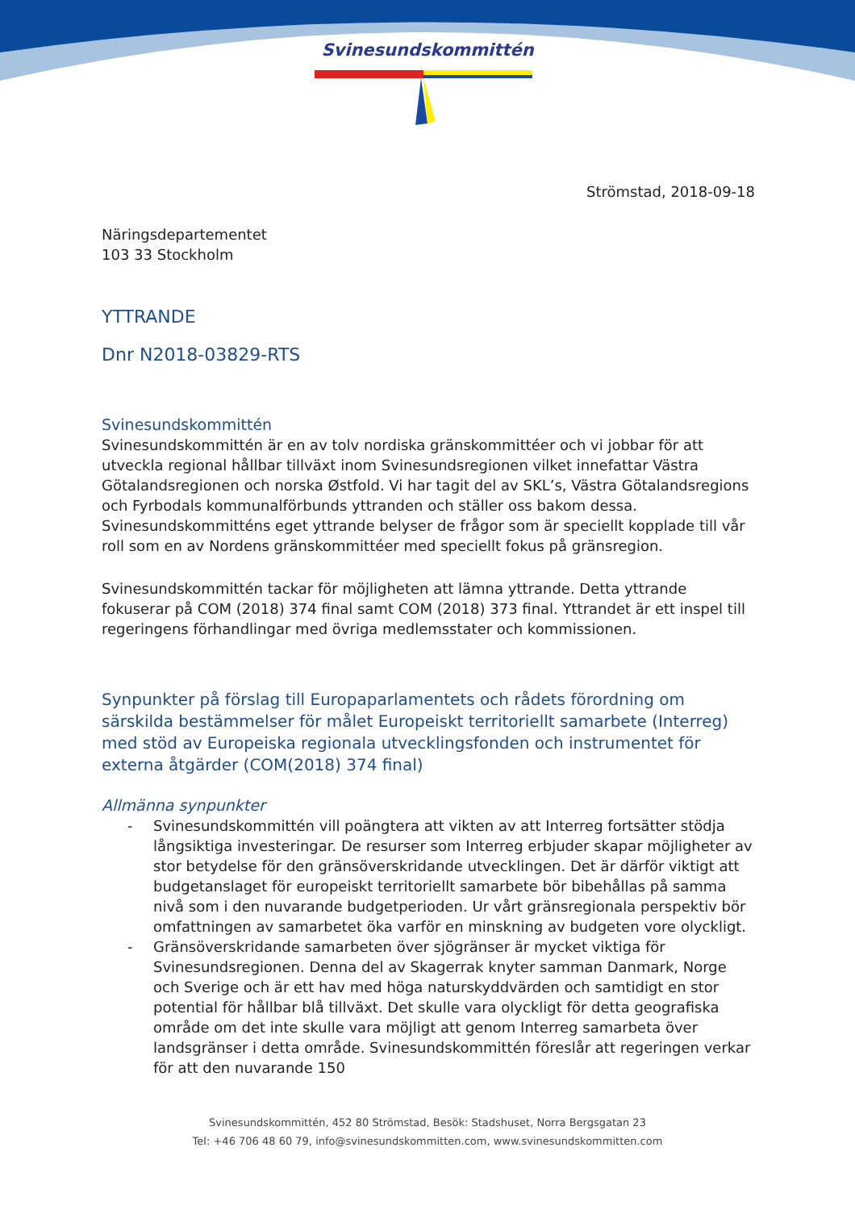Svinesundskommittén
Strömstad, 2018-09-18
Näringsdepartementet
103 33 Stockholm
YTTRANDE
Dnr N2018-03829-RTS
Svinesundskommittén
Svinesundskommittén är en av tolv nordiska gränskommittéer och vi jobbar för att utveckla regional hållbar tillväxt inom Svinesundsregionen vilket innefattar Västra Götalandsregionen och norska Østfold. Vi har tagit del av SKL’s, Västra Götalandsregions och Fyrbodals kommunalförbunds yttranden och ställer oss bakom dessa. Svinesundskommitténs eget yttrande belyser de frågor som är speciellt kopplade till vår roll som en av Nordens gränskommittéer med speciellt fokus på gränsregion.
Svinesundskommittén tackar för möjligheten att lämna yttrande. Detta yttrande fokuserar på COM (2018) 374 final samt COM (2018) 373 final. Yttrandet är ett inspel till regeringens förhandlingar med övriga medlemsstater och kommissionen.
Synpunkter på förslag till Europaparlamentets och rådets förordning om särskilda bestämmelser för målet Europeiskt territoriellt samarbete (Interreg) med stöd av Europeiska regionala utvecklingsfonden och instrumentet för externa åtgärder (COM(2018) 374 final)
Allmänna synpunkter
- Svinesundskommittén vill poängtera att vikten av att Interreg fortsätter stödja långsiktiga investeringar. De resurser som Interreg erbjuder skapar möjligheter av stor betydelse för den gränsöverskridande utvecklingen. Det är därför viktigt att budgetanslaget för europeiskt territoriellt samarbete bör bibehållas på samma nivå som i den nuvarande budgetperioden. Ur vårt gränsregionala perspektiv bör omfattningen av samarbetet öka varför en minskning av budgeten vore olyckligt.
- Gränsöverskridande samarbeten över sjögränser är mycket viktiga för Svinesundsregionen. Denna del av Skagerrak knyter samman Danmark, Norge och Sverige och är ett hav med höga naturskyddvärden och samtidigt en stor potential för hållbar blå tillväxt. Det skulle vara olyckligt för detta geografiska område om det inte skulle vara möjligt att genom Interreg samarbeta över landsgränser i detta område. Svinesundskommittén föreslår att regeringen verkar för att den nuvarande 150
Svinesundskommittén, 452 80 Strömstad, Besök: Stadshuset, Norra Bergsgatan 23
Tel: +46 706 48 60 79, info@svinesundskommitten.com, www.svinesundskommitten.com